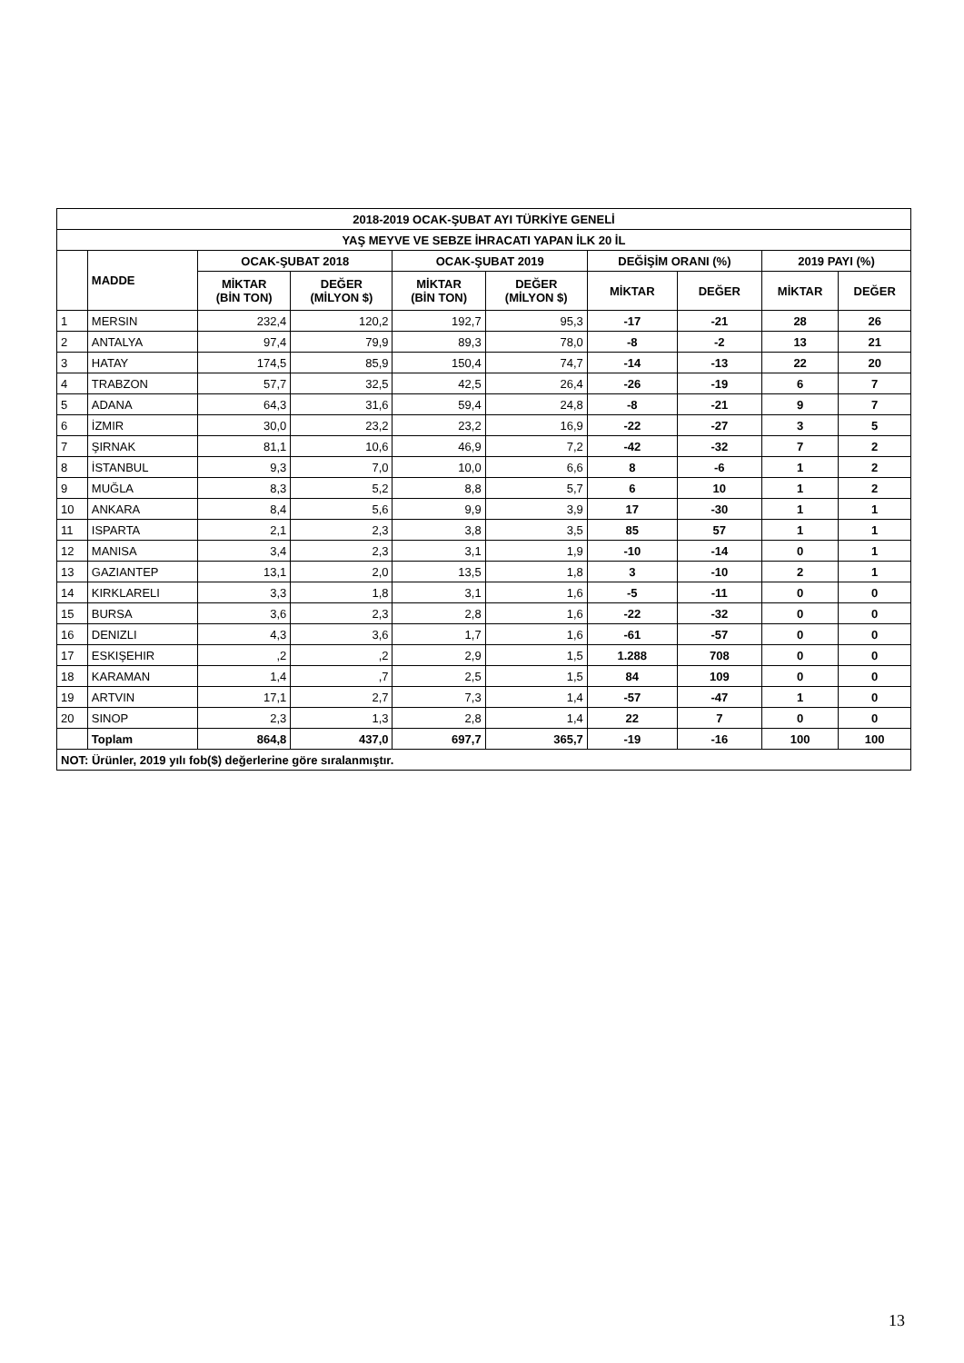| 2018-2019 OCAK-ŞUBAT AYI TÜRKİYE GENELİ | | | | | | | | | |
| --- | --- | --- | --- | --- | --- | --- | --- | --- | --- |
| YAŞ MEYVE VE SEBZE İHRACATI YAPAN İLK 20 İL | | | | | | | | | |
| | MADDE | OCAK-ŞUBAT 2018 | | OCAK-ŞUBAT 2019 | | DEĞİŞİM ORANI (%) | | 2019 PAYI (%) | |
| | | MİKTAR (BİN TON) | DEĞER (MİLYON $) | MİKTAR (BİN TON) | DEĞER (MİLYON $) | MİKTAR | DEĞER | MİKTAR | DEĞER |
| 1 | MERSIN | 232,4 | 120,2 | 192,7 | 95,3 | -17 | -21 | 28 | 26 |
| 2 | ANTALYA | 97,4 | 79,9 | 89,3 | 78,0 | -8 | -2 | 13 | 21 |
| 3 | HATAY | 174,5 | 85,9 | 150,4 | 74,7 | -14 | -13 | 22 | 20 |
| 4 | TRABZON | 57,7 | 32,5 | 42,5 | 26,4 | -26 | -19 | 6 | 7 |
| 5 | ADANA | 64,3 | 31,6 | 59,4 | 24,8 | -8 | -21 | 9 | 7 |
| 6 | İZMIR | 30,0 | 23,2 | 23,2 | 16,9 | -22 | -27 | 3 | 5 |
| 7 | ŞIRNAK | 81,1 | 10,6 | 46,9 | 7,2 | -42 | -32 | 7 | 2 |
| 8 | İSTANBUL | 9,3 | 7,0 | 10,0 | 6,6 | 8 | -6 | 1 | 2 |
| 9 | MUĞLA | 8,3 | 5,2 | 8,8 | 5,7 | 6 | 10 | 1 | 2 |
| 10 | ANKARA | 8,4 | 5,6 | 9,9 | 3,9 | 17 | -30 | 1 | 1 |
| 11 | ISPARTA | 2,1 | 2,3 | 3,8 | 3,5 | 85 | 57 | 1 | 1 |
| 12 | MANISA | 3,4 | 2,3 | 3,1 | 1,9 | -10 | -14 | 0 | 1 |
| 13 | GAZIANTEP | 13,1 | 2,0 | 13,5 | 1,8 | 3 | -10 | 2 | 1 |
| 14 | KIRKLARELI | 3,3 | 1,8 | 3,1 | 1,6 | -5 | -11 | 0 | 0 |
| 15 | BURSA | 3,6 | 2,3 | 2,8 | 1,6 | -22 | -32 | 0 | 0 |
| 16 | DENIZLI | 4,3 | 3,6 | 1,7 | 1,6 | -61 | -57 | 0 | 0 |
| 17 | ESKIŞEHIR | ,2 | ,2 | 2,9 | 1,5 | 1.288 | 708 | 0 | 0 |
| 18 | KARAMAN | 1,4 | ,7 | 2,5 | 1,5 | 84 | 109 | 0 | 0 |
| 19 | ARTVIN | 17,1 | 2,7 | 7,3 | 1,4 | -57 | -47 | 1 | 0 |
| 20 | SINOP | 2,3 | 1,3 | 2,8 | 1,4 | 22 | 7 | 0 | 0 |
| | Toplam | 864,8 | 437,0 | 697,7 | 365,7 | -19 | -16 | 100 | 100 |
| NOT: Ürünler, 2019 yılı fob($) değerlerine göre sıralanmıştır. | | | | | | | | | |
13